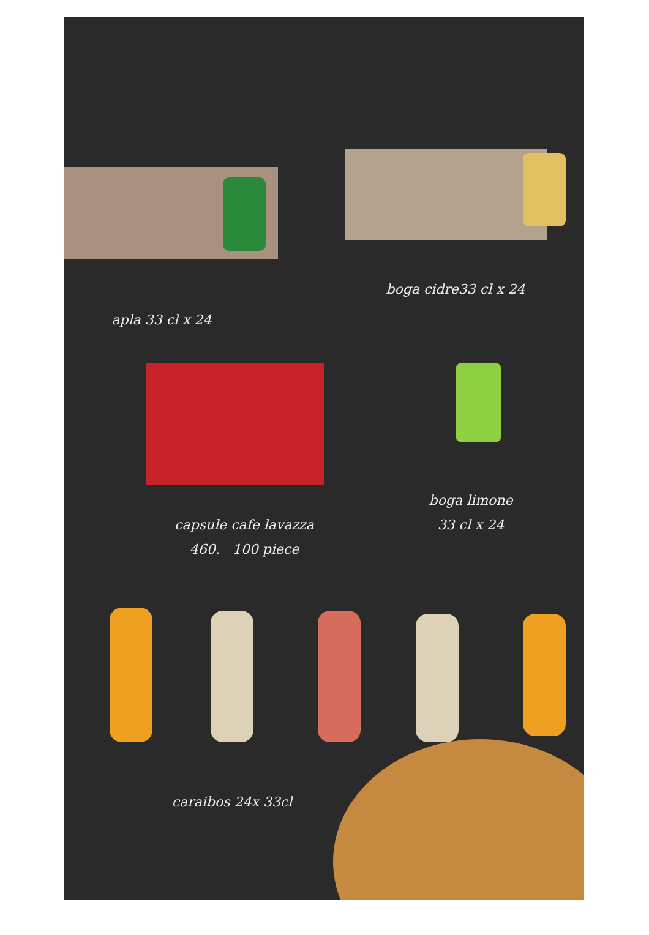apla 33 cl x 24
boga cidre33 cl x 24
capsule cafe lavazza
460. 100 piece
boga limone
33 cl x 24
caraibos 24x 33cl